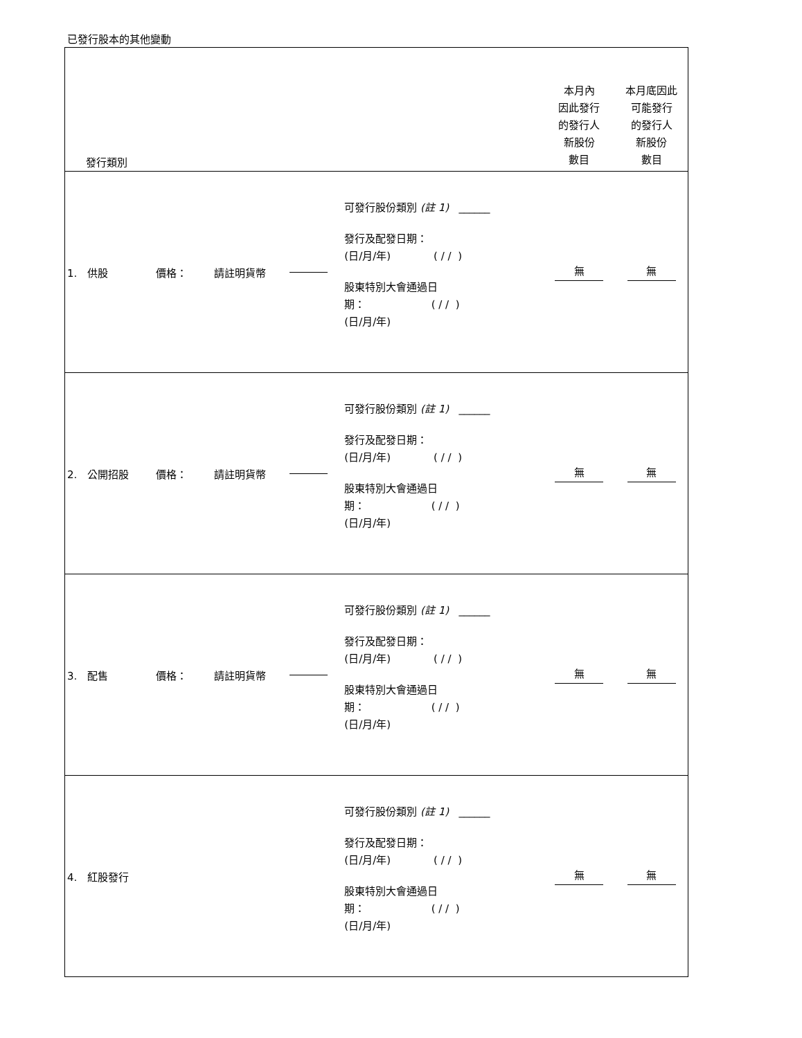已發行股本的其他變動
| 發行類別 | | | | | 本月內 因此發行 的發行人 新股份 數目 | 本月底因此 可能發行 的發行人 新股份 數目 |
| 1. 供股 | 價格： | 請註明貨幣 | | 可發行股份類別 (註 1) ______ 發行及配發日期： (日/月/年) ( / / ) 股東特別大會通過日 期： ( / / ) (日/月/年) | 無 | 無 |
| 2. 公開招股 | 價格： | 請註明貨幣 | | 可發行股份類別 (註 1) ______ 發行及配發日期： (日/月/年) ( / / ) 股東特別大會通過日 期： ( / / ) (日/月/年) | 無 | 無 |
| 3. 配售 | 價格： | 請註明貨幣 | | 可發行股份類別 (註 1) ______ 發行及配發日期： (日/月/年) ( / / ) 股東特別大會通過日 期： ( / / ) (日/月/年) | 無 | 無 |
| 4. 紅股發行 | | | | 可發行股份類別 (註 1) ______ 發行及配發日期： (日/月/年) ( / / ) 股東特別大會通過日 期： ( / / ) (日/月/年) | 無 | 無 |